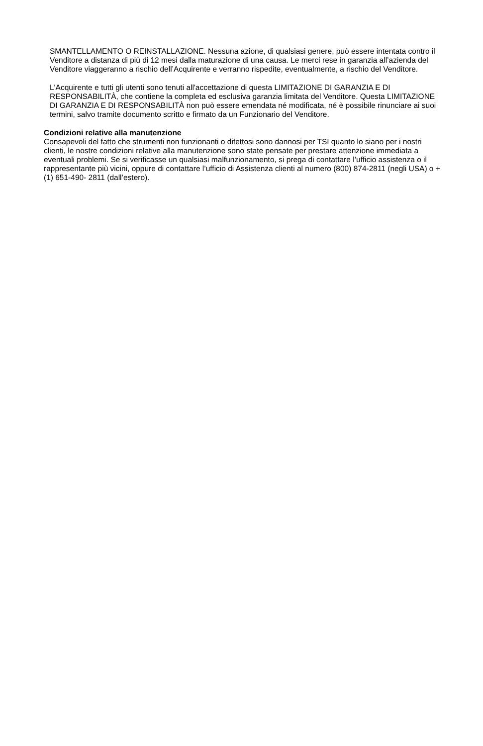SMANTELLAMENTO O REINSTALLAZIONE. Nessuna azione, di qualsiasi genere, può essere intentata contro il Venditore a distanza di più di 12 mesi dalla maturazione di una causa. Le merci rese in garanzia all’azienda del Venditore viaggeranno a rischio dell’Acquirente e verranno rispedite, eventualmente, a rischio del Venditore.
L'Acquirente e tutti gli utenti sono tenuti all'accettazione di questa LIMITAZIONE DI GARANZIA E DI RESPONSABILITÀ, che contiene la completa ed esclusiva garanzia limitata del Venditore. Questa LIMITAZIONE DI GARANZIA E DI RESPONSABILITÀ non può essere emendata né modificata, né è possibile rinunciare ai suoi termini, salvo tramite documento scritto e firmato da un Funzionario del Venditore.
Condizioni relative alla manutenzione
Consapevoli del fatto che strumenti non funzionanti o difettosi sono dannosi per TSI quanto lo siano per i nostri clienti, le nostre condizioni relative alla manutenzione sono state pensate per prestare attenzione immediata a eventuali problemi. Se si verificasse un qualsiasi malfunzionamento, si prega di contattare l’ufficio assistenza o il rappresentante più vicini, oppure di contattare l’ufficio di Assistenza clienti al numero (800) 874-2811 (negli USA) o + (1) 651-490- 2811 (dall’estero).